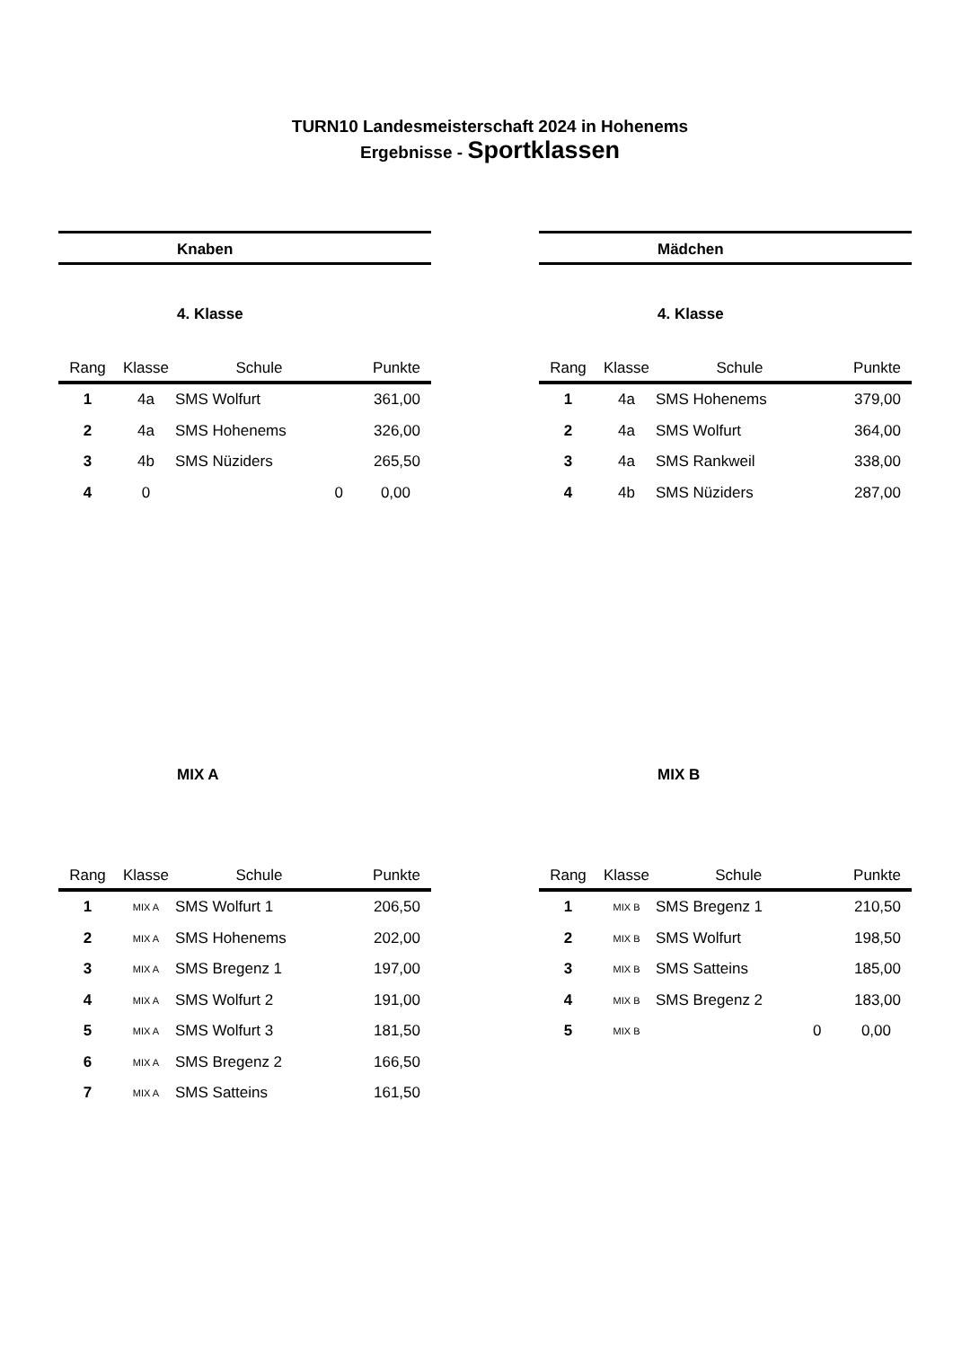TURN10 Landesmeisterschaft 2024 in Hohenems
Ergebnisse - Sportklassen
Knaben
4. Klasse
| Rang | Klasse | Schule | Punkte |
| --- | --- | --- | --- |
| 1 | 4a | SMS Wolfurt | 361,00 |
| 2 | 4a | SMS Hohenems | 326,00 |
| 3 | 4b | SMS Nüziders | 265,50 |
| 4 | 0 | 0 | 0,00 |
Mädchen
4. Klasse
| Rang | Klasse | Schule | Punkte |
| --- | --- | --- | --- |
| 1 | 4a | SMS Hohenems | 379,00 |
| 2 | 4a | SMS Wolfurt | 364,00 |
| 3 | 4a | SMS Rankweil | 338,00 |
| 4 | 4b | SMS Nüziders | 287,00 |
MIX A
| Rang | Klasse | Schule | Punkte |
| --- | --- | --- | --- |
| 1 | MIX A | SMS Wolfurt 1 | 206,50 |
| 2 | MIX A | SMS Hohenems | 202,00 |
| 3 | MIX A | SMS Bregenz 1 | 197,00 |
| 4 | MIX A | SMS Wolfurt 2 | 191,00 |
| 5 | MIX A | SMS Wolfurt 3 | 181,50 |
| 6 | MIX A | SMS Bregenz 2 | 166,50 |
| 7 | MIX A | SMS Satteins | 161,50 |
MIX B
| Rang | Klasse | Schule | Punkte |
| --- | --- | --- | --- |
| 1 | MIX B | SMS Bregenz 1 | 210,50 |
| 2 | MIX B | SMS Wolfurt | 198,50 |
| 3 | MIX B | SMS Satteins | 185,00 |
| 4 | MIX B | SMS Bregenz 2 | 183,00 |
| 5 | MIX B | 0 | 0,00 |